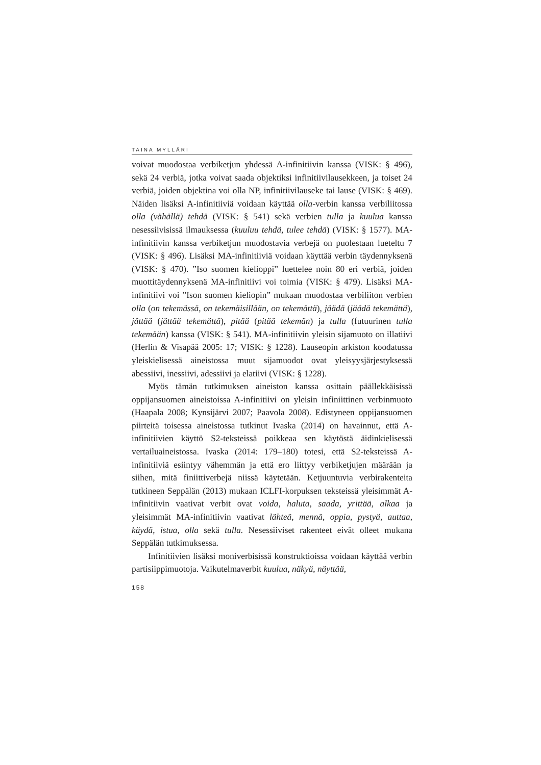TAINA MYLLÄRI
voivat muodostaa verbiketjun yhdessä A-infinitiivin kanssa (VISK: § 496), sekä 24 verbiä, jotka voivat saada objektiksi infinitiivilausekkeen, ja toiset 24 verbiä, joiden objektina voi olla NP, infinitiivilauseke tai lause (VISK: § 469). Näiden lisäksi A-infinitiiviä voidaan käyttää olla-verbin kanssa verbiliitossa olla (vähällä) tehdä (VISK: § 541) sekä verbien tulla ja kuulua kanssa nesessiivisissä ilmauksessa (kuuluu tehdä, tulee tehdä) (VISK: § 1577). MA-infinitiivin kanssa verbiketjun muodostavia verbejä on puolestaan lueteltu 7 (VISK: § 496). Lisäksi MA-infinitiiviä voidaan käyttää verbin täydennyksenä (VISK: § 470). ”Iso suomen kielioppi” luettelee noin 80 eri verbiä, joiden muottitäydennyksenä MA-infinitiivi voi toimia (VISK: § 479). Lisäksi MA-infinitiivi voi ”Ison suomen kieliopin” mukaan muodostaa verbiliiton verbien olla (on tekemässä, on tekemäisillään, on tekemättä), jäädä (jäädä tekemättä), jättää (jättää tekemättä), pitää (pitää tekemän) ja tulla (futuurinen tulla tekemään) kanssa (VISK: § 541). MA-infinitiivin yleisin sijamuoto on illatiivi (Herlin & Visapää 2005: 17; VISK: § 1228). Lauseopin arkiston koodatussa yleiskielisessä aineistossa muut sijamuodot ovat yleisyysjärjestyksessä abessiivi, inessiivi, adessiivi ja elatiivi (VISK: § 1228).
Myös tämän tutkimuksen aineiston kanssa osittain päällekkäisissä oppijansuomen aineistoissa A-infinitiivi on yleisin infiniittinen verbinmuoto (Haapala 2008; Kynsijärvi 2007; Paavola 2008). Edistyneen oppijansuomen piirteitä toisessa aineistossa tutkinut Ivaska (2014) on havainnut, että A-infinitiivien käyttö S2-teksteissä poikkeaa sen käytöstä äidinkielisessä vertailuaineistossa. Ivaska (2014: 179–180) totesi, että S2-teksteissä A-infinitiiviä esiintyy vähemmän ja että ero liittyy verbiketjujen määrään ja siihen, mitä finiittiverbejä niissä käytetään. Ketjuuntuvia verbirakenteita tutkineen Seppälän (2013) mukaan ICLFI-korpuksen teksteissä yleisimmät A-infinitiivin vaativat verbit ovat voida, haluta, saada, yrittää, alkaa ja yleisimmät MA-infinitiivin vaativat lähteä, mennä, oppia, pystyä, auttaa, käydä, istua, olla sekä tulla. Nesessiiviset rakenteet eivät olleet mukana Seppälän tutkimuksessa.
Infinitiivien lisäksi moniverbisissä konstruktioissa voidaan käyttää verbin partisiippimuotoja. Vaikutelmaverbit kuulua, näkyä, näyttää,
158